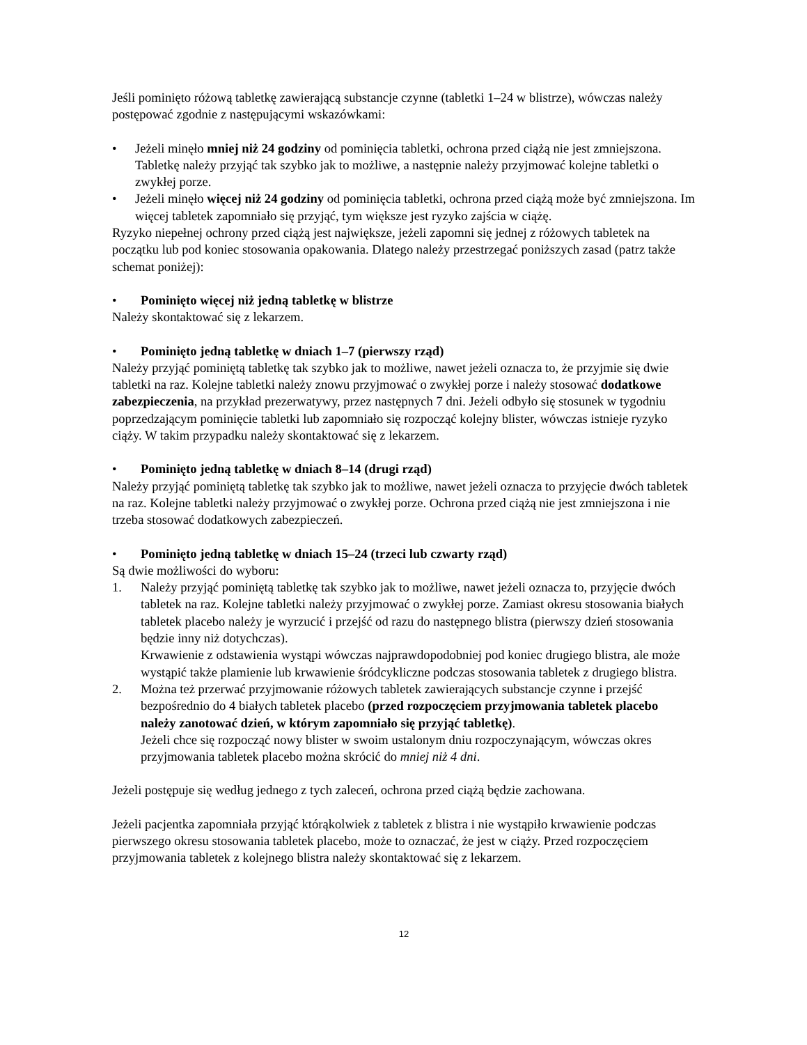Jeśli pominięto różową tabletkę zawierającą substancje czynne (tabletki 1–24 w blistrze), wówczas należy postępować zgodnie z następującymi wskazówkami:
• Jeżeli minęło mniej niż 24 godziny od pominięcia tabletki, ochrona przed ciążą nie jest zmniejszona. Tabletkę należy przyjąć tak szybko jak to możliwe, a następnie należy przyjmować kolejne tabletki o zwykłej porze.
• Jeżeli minęło więcej niż 24 godziny od pominięcia tabletki, ochrona przed ciążą może być zmniejszona. Im więcej tabletek zapomniało się przyjąć, tym większe jest ryzyko zajścia w ciążę.
Ryzyko niepełnej ochrony przed ciążą jest największe, jeżeli zapomni się jednej z różowych tabletek na początku lub pod koniec stosowania opakowania. Dlatego należy przestrzegać poniższych zasad (patrz także schemat poniżej):
• Pominięto więcej niż jedną tabletkę w blistrze
Należy skontaktować się z lekarzem.
• Pominięto jedną tabletkę w dniach 1–7 (pierwszy rząd)
Należy przyjąć pominiętą tabletkę tak szybko jak to możliwe, nawet jeżeli oznacza to, że przyjmie się dwie tabletki na raz. Kolejne tabletki należy znowu przyjmować o zwykłej porze i należy stosować dodatkowe zabezpieczenia, na przykład prezerwatywy, przez następnych 7 dni. Jeżeli odbyło się stosunek w tygodniu poprzedzającym pominięcie tabletki lub zapomniało się rozpocząć kolejny blister, wówczas istnieje ryzyko ciąży. W takim przypadku należy skontaktować się z lekarzem.
• Pominięto jedną tabletkę w dniach 8–14 (drugi rząd)
Należy przyjąć pominiętą tabletkę tak szybko jak to możliwe, nawet jeżeli oznacza to przyjęcie dwóch tabletek na raz. Kolejne tabletki należy przyjmować o zwykłej porze. Ochrona przed ciążą nie jest zmniejszona i nie trzeba stosować dodatkowych zabezpieczeń.
• Pominięto jedną tabletkę w dniach 15–24 (trzeci lub czwarty rząd)
Są dwie możliwości do wyboru:
1. Należy przyjąć pominiętą tabletkę tak szybko jak to możliwe, nawet jeżeli oznacza to, przyjęcie dwóch tabletek na raz. Kolejne tabletki należy przyjmować o zwykłej porze. Zamiast okresu stosowania białych tabletek placebo należy je wyrzucić i przejść od razu do następnego blistra (pierwszy dzień stosowania będzie inny niż dotychczas).
Krwawienie z odstawienia wystąpi wówczas najprawdopodobniej pod koniec drugiego blistra, ale może wystąpić także plamienie lub krwawienie śródcykliczne podczas stosowania tabletek z drugiego blistra.
2. Można też przerwać przyjmowanie różowych tabletek zawierających substancje czynne i przejść bezpośrednio do 4 białych tabletek placebo (przed rozpoczęciem przyjmowania tabletek placebo należy zanotować dzień, w którym zapomniało się przyjąć tabletkę).
Jeżeli chce się rozpocząć nowy blister w swoim ustalonym dniu rozpoczynającym, wówczas okres przyjmowania tabletek placebo można skrócić do mniej niż 4 dni.
Jeżeli postępuje się według jednego z tych zaleceń, ochrona przed ciążą będzie zachowana.
Jeżeli pacjentka zapomniała przyjąć którąkolwiek z tabletek z blistra i nie wystąpiło krwawienie podczas pierwszego okresu stosowania tabletek placebo, może to oznaczać, że jest w ciąży. Przed rozpoczęciem przyjmowania tabletek z kolejnego blistra należy skontaktować się z lekarzem.
12